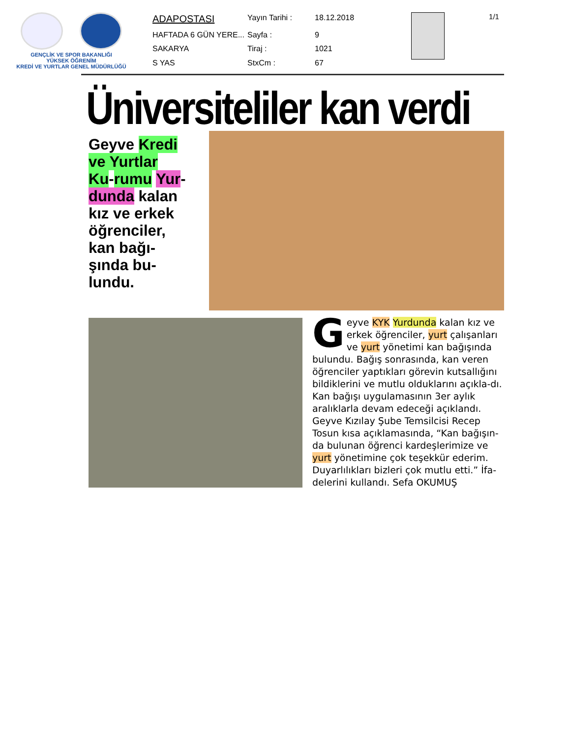GENÇLİK VE SPOR BAKANLIĞI
YÜKSEK ÖĞRENİM
KREDİ VE YURTLAR GENEL MÜDÜRLÜĞÜ
| ADAPOSTASI | Yayın Tarihi : | 18.12.2018 |
| HAFTADA 6 GÜN YERE... | Sayfa : | 9 |
| SAKARYA | Tiraj : | 1021 |
| S YAS | StxCm : | 67 |
1/1
Üniversiteliler kan verdi
Geyve Kredi ve Yurtlar Ku-rumu Yur-dunda kalan kız ve erkek öğrenciler, kan bağı-şında bu-lundu.
Geyve KYK Yurdunda kalan kız ve erkek öğrenciler, yurt çalışanları ve yurt yönetimi kan bağışında bulundu. Bağış sonrasında, kan veren öğrenciler yaptıkları görevin kutsallığını bildiklerini ve mutlu olduklarını açıkla-dı. Kan bağışı uygulamasının 3er aylık aralıklarla devam edeceği açıklandı. Geyve Kızılay Şube Temsilcisi Recep Tosun kısa açıklamasında, “Kan bağışın-da bulunan öğrenci kardeşlerimize ve yurt yönetimine çok teşekkür ederim. Duyarlılıkları bizleri çok mutlu etti.” İfa-delerini kullandı. Sefa OKUMUŞ